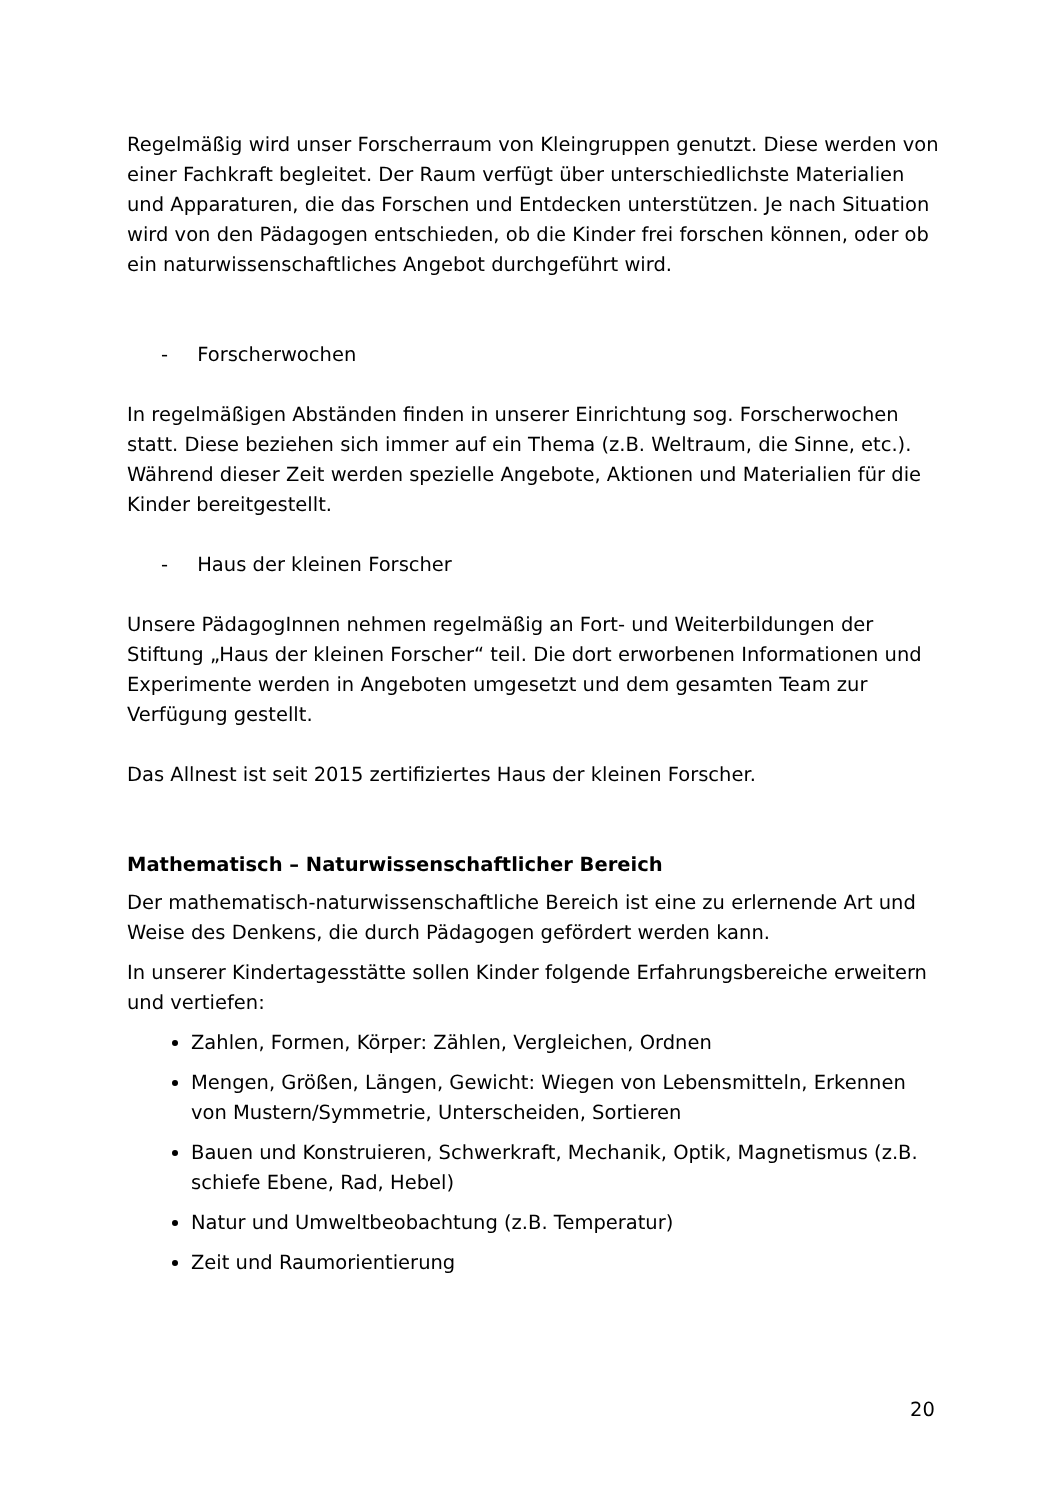Regelmäßig wird unser Forscherraum von Kleingruppen genutzt. Diese werden von einer Fachkraft begleitet. Der Raum verfügt über unterschiedlichste Materialien und Apparaturen, die das Forschen und Entdecken unterstützen. Je nach Situation wird von den Pädagogen entschieden, ob die Kinder frei forschen können, oder ob ein naturwissenschaftliches Angebot durchgeführt wird.
- Forscherwochen
In regelmäßigen Abständen finden in unserer Einrichtung sog. Forscherwochen statt. Diese beziehen sich immer auf ein Thema (z.B. Weltraum, die Sinne, etc.). Während dieser Zeit werden spezielle Angebote, Aktionen und Materialien für die Kinder bereitgestellt.
- Haus der kleinen Forscher
Unsere PädagogInnen nehmen regelmäßig an Fort- und Weiterbildungen der Stiftung „Haus der kleinen Forscher“ teil. Die dort erworbenen Informationen und Experimente werden in Angeboten umgesetzt und dem gesamten Team zur Verfügung gestellt.
Das Allnest ist seit 2015 zertifiziertes Haus der kleinen Forscher.
Mathematisch – Naturwissenschaftlicher Bereich
Der mathematisch-naturwissenschaftliche Bereich ist eine zu erlernende Art und Weise des Denkens, die durch Pädagogen gefördert werden kann.
In unserer Kindertagesstätte sollen Kinder folgende Erfahrungsbereiche erweitern und vertiefen:
Zahlen, Formen, Körper: Zählen, Vergleichen, Ordnen
Mengen, Größen, Längen, Gewicht: Wiegen von Lebensmitteln, Erkennen von Mustern/Symmetrie, Unterscheiden, Sortieren
Bauen und Konstruieren, Schwerkraft, Mechanik, Optik, Magnetismus (z.B. schiefe Ebene, Rad, Hebel)
Natur und Umweltbeobachtung (z.B. Temperatur)
Zeit und Raumorientierung
20